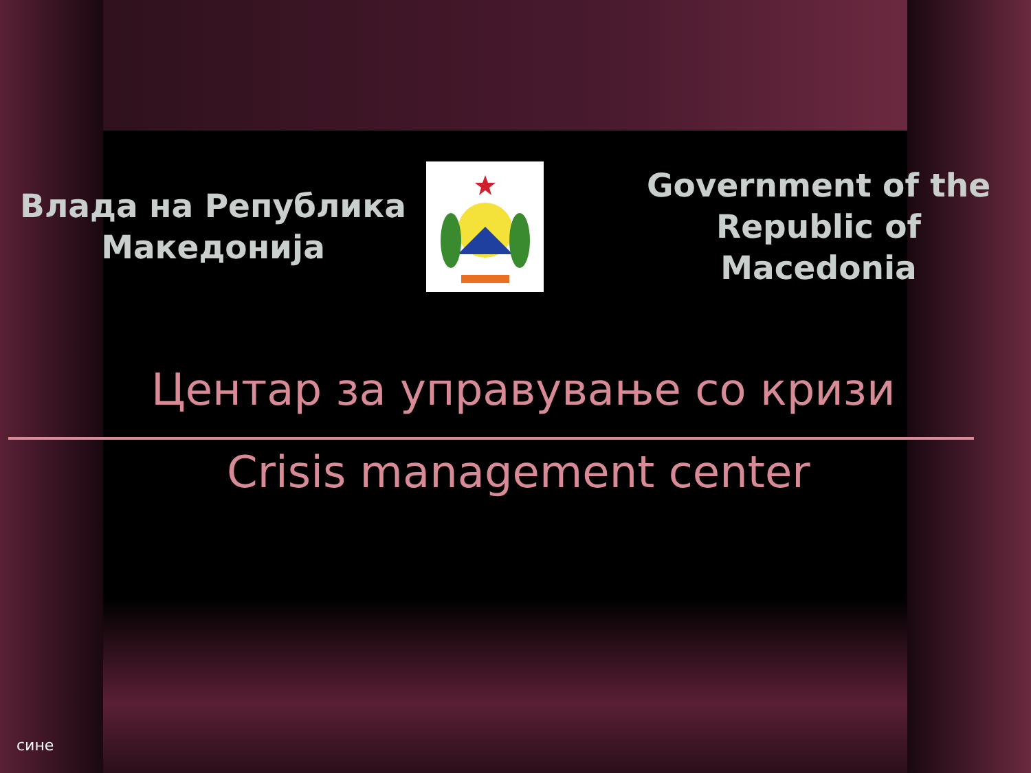Влада на Република
Македонија
Government of the Republic of Macedonia
Центар за управување со кризи
Crisis management center
сине